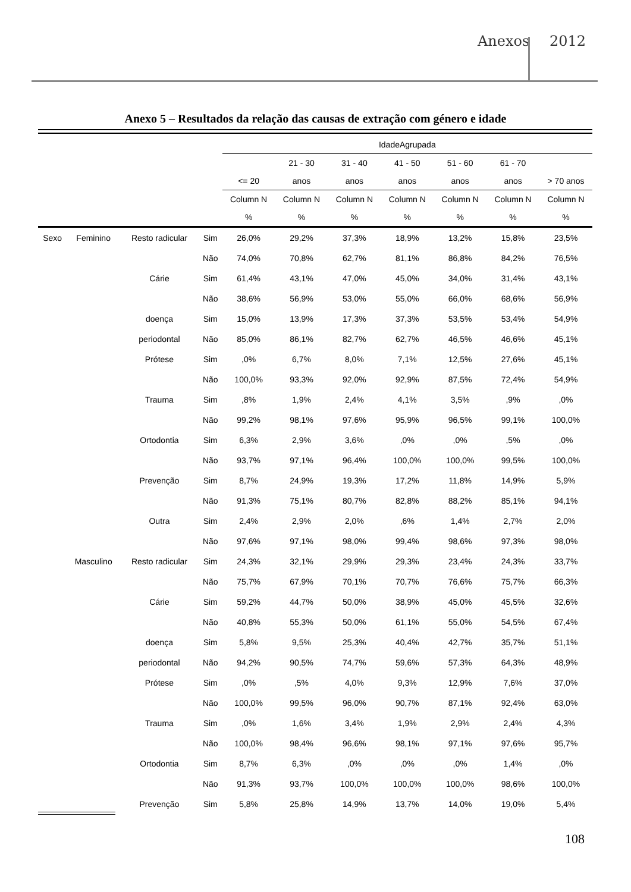Anexos 2012
Anexo 5 – Resultados da relação das causas de extração com género e idade
| | | | | IdadeAgrupada | | | | | | |
| | | | | | 21 - 30 | 31 - 40 | 41 - 50 | 51 - 60 | 61 - 70 | |
| | | | | <= 20 | anos | anos | anos | anos | anos | > 70 anos |
| | | | | Column N | Column N | Column N | Column N | Column N | Column N | Column N |
| | | | | % | % | % | % | % | % | % |
| Sexo | Feminino | Resto radicular | Sim | 26,0% | 29,2% | 37,3% | 18,9% | 13,2% | 15,8% | 23,5% |
| | | | Não | 74,0% | 70,8% | 62,7% | 81,1% | 86,8% | 84,2% | 76,5% |
| | | Cárie | Sim | 61,4% | 43,1% | 47,0% | 45,0% | 34,0% | 31,4% | 43,1% |
| | | | Não | 38,6% | 56,9% | 53,0% | 55,0% | 66,0% | 68,6% | 56,9% |
| | | doença | Sim | 15,0% | 13,9% | 17,3% | 37,3% | 53,5% | 53,4% | 54,9% |
| | | periodontal | Não | 85,0% | 86,1% | 82,7% | 62,7% | 46,5% | 46,6% | 45,1% |
| | | Prótese | Sim | ,0% | 6,7% | 8,0% | 7,1% | 12,5% | 27,6% | 45,1% |
| | | | Não | 100,0% | 93,3% | 92,0% | 92,9% | 87,5% | 72,4% | 54,9% |
| | | Trauma | Sim | ,8% | 1,9% | 2,4% | 4,1% | 3,5% | ,9% | ,0% |
| | | | Não | 99,2% | 98,1% | 97,6% | 95,9% | 96,5% | 99,1% | 100,0% |
| | | Ortodontia | Sim | 6,3% | 2,9% | 3,6% | ,0% | ,0% | ,5% | ,0% |
| | | | Não | 93,7% | 97,1% | 96,4% | 100,0% | 100,0% | 99,5% | 100,0% |
| | | Prevenção | Sim | 8,7% | 24,9% | 19,3% | 17,2% | 11,8% | 14,9% | 5,9% |
| | | | Não | 91,3% | 75,1% | 80,7% | 82,8% | 88,2% | 85,1% | 94,1% |
| | | Outra | Sim | 2,4% | 2,9% | 2,0% | ,6% | 1,4% | 2,7% | 2,0% |
| | | | Não | 97,6% | 97,1% | 98,0% | 99,4% | 98,6% | 97,3% | 98,0% |
| | Masculino | Resto radicular | Sim | 24,3% | 32,1% | 29,9% | 29,3% | 23,4% | 24,3% | 33,7% |
| | | | Não | 75,7% | 67,9% | 70,1% | 70,7% | 76,6% | 75,7% | 66,3% |
| | | Cárie | Sim | 59,2% | 44,7% | 50,0% | 38,9% | 45,0% | 45,5% | 32,6% |
| | | | Não | 40,8% | 55,3% | 50,0% | 61,1% | 55,0% | 54,5% | 67,4% |
| | | doença | Sim | 5,8% | 9,5% | 25,3% | 40,4% | 42,7% | 35,7% | 51,1% |
| | | periodontal | Não | 94,2% | 90,5% | 74,7% | 59,6% | 57,3% | 64,3% | 48,9% |
| | | Prótese | Sim | ,0% | ,5% | 4,0% | 9,3% | 12,9% | 7,6% | 37,0% |
| | | | Não | 100,0% | 99,5% | 96,0% | 90,7% | 87,1% | 92,4% | 63,0% |
| | | Trauma | Sim | ,0% | 1,6% | 3,4% | 1,9% | 2,9% | 2,4% | 4,3% |
| | | | Não | 100,0% | 98,4% | 96,6% | 98,1% | 97,1% | 97,6% | 95,7% |
| | | Ortodontia | Sim | 8,7% | 6,3% | ,0% | ,0% | ,0% | 1,4% | ,0% |
| | | | Não | 91,3% | 93,7% | 100,0% | 100,0% | 100,0% | 98,6% | 100,0% |
| | | Prevenção | Sim | 5,8% | 25,8% | 14,9% | 13,7% | 14,0% | 19,0% | 5,4% |
108